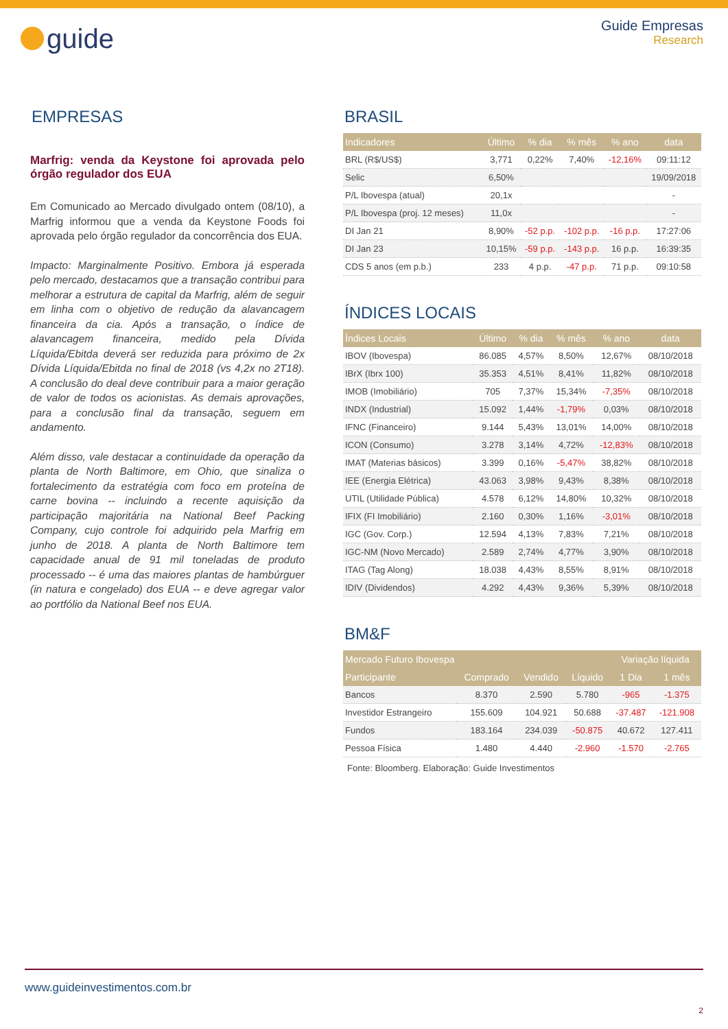guide
Guide Empresas
Research
EMPRESAS
Marfrig: venda da Keystone foi aprovada pelo órgão regulador dos EUA
Em Comunicado ao Mercado divulgado ontem (08/10), a Marfrig informou que a venda da Keystone Foods foi aprovada pelo órgão regulador da concorrência dos EUA.
Impacto: Marginalmente Positivo. Embora já esperada pelo mercado, destacamos que a transação contribui para melhorar a estrutura de capital da Marfrig, além de seguir em linha com o objetivo de redução da alavancagem financeira da cia. Após a transação, o índice de alavancagem financeira, medido pela Dívida Líquida/Ebitda deverá ser reduzida para próximo de 2x Dívida Líquida/Ebitda no final de 2018 (vs 4,2x no 2T18). A conclusão do deal deve contribuir para a maior geração de valor de todos os acionistas. As demais aprovações, para a conclusão final da transação, seguem em andamento.
Além disso, vale destacar a continuidade da operação da planta de North Baltimore, em Ohio, que sinaliza o fortalecimento da estratégia com foco em proteína de carne bovina -- incluindo a recente aquisição da participação majoritária na National Beef Packing Company, cujo controle foi adquirido pela Marfrig em junho de 2018. A planta de North Baltimore tem capacidade anual de 91 mil toneladas de produto processado -- é uma das maiores plantas de hambúrguer (in natura e congelado) dos EUA -- e deve agregar valor ao portfólio da National Beef nos EUA.
BRASIL
| Indicadores | Último | % dia | % mês | % ano | data |
| --- | --- | --- | --- | --- | --- |
| BRL (R$/US$) | 3,771 | 0,22% | 7,40% | -12,16% | 09:11:12 |
| Selic | 6,50% | | | | 19/09/2018 |
| P/L Ibovespa (atual) | 20,1x | | | | - |
| P/L Ibovespa (proj. 12 meses) | 11,0x | | | | - |
| DI Jan 21 | 8,90% | -52 p.p. | -102 p.p. | -16 p.p. | 17:27:06 |
| DI Jan 23 | 10,15% | -59 p.p. | -143 p.p. | 16 p.p. | 16:39:35 |
| CDS 5 anos (em p.b.) | 233 | 4 p.p. | -47 p.p. | 71 p.p. | 09:10:58 |
ÍNDICES LOCAIS
| Índices Locais | Último | % dia | % mês | % ano | data |
| --- | --- | --- | --- | --- | --- |
| IBOV (Ibovespa) | 86.085 | 4,57% | 8,50% | 12,67% | 08/10/2018 |
| IBrX (Ibrx 100) | 35.353 | 4,51% | 8,41% | 11,82% | 08/10/2018 |
| IMOB (Imobiliário) | 705 | 7,37% | 15,34% | -7,35% | 08/10/2018 |
| INDX (Industrial) | 15.092 | 1,44% | -1,79% | 0,03% | 08/10/2018 |
| IFNC (Financeiro) | 9.144 | 5,43% | 13,01% | 14,00% | 08/10/2018 |
| ICON (Consumo) | 3.278 | 3,14% | 4,72% | -12,83% | 08/10/2018 |
| IMAT (Materias básicos) | 3.399 | 0,16% | -5,47% | 38,82% | 08/10/2018 |
| IEE (Energia Elétrica) | 43.063 | 3,98% | 9,43% | 8,38% | 08/10/2018 |
| UTIL (Utilidade Pública) | 4.578 | 6,12% | 14,80% | 10,32% | 08/10/2018 |
| IFIX (FI Imobiliário) | 2.160 | 0,30% | 1,16% | -3,01% | 08/10/2018 |
| IGC (Gov. Corp.) | 12.594 | 4,13% | 7,83% | 7,21% | 08/10/2018 |
| IGC-NM (Novo Mercado) | 2.589 | 2,74% | 4,77% | 3,90% | 08/10/2018 |
| ITAG (Tag Along) | 18.038 | 4,43% | 8,55% | 8,91% | 08/10/2018 |
| IDIV (Dividendos) | 4.292 | 4,43% | 9,36% | 5,39% | 08/10/2018 |
BM&F
| Mercado Futuro Ibovespa | | | | Variação líquida | |
| --- | --- | --- | --- | --- | --- |
| Participante | Comprado | Vendido | Líquido | 1 Dia | 1 mês |
| Bancos | 8.370 | 2.590 | 5.780 | -965 | -1.375 |
| Investidor Estrangeiro | 155.609 | 104.921 | 50.688 | -37.487 | -121.908 |
| Fundos | 183.164 | 234.039 | -50.875 | 40.672 | 127.411 |
| Pessoa Física | 1.480 | 4.440 | -2.960 | -1.570 | -2.765 |
Fonte: Bloomberg. Elaboração: Guide Investimentos
www.guideinvestimentos.com.br
2